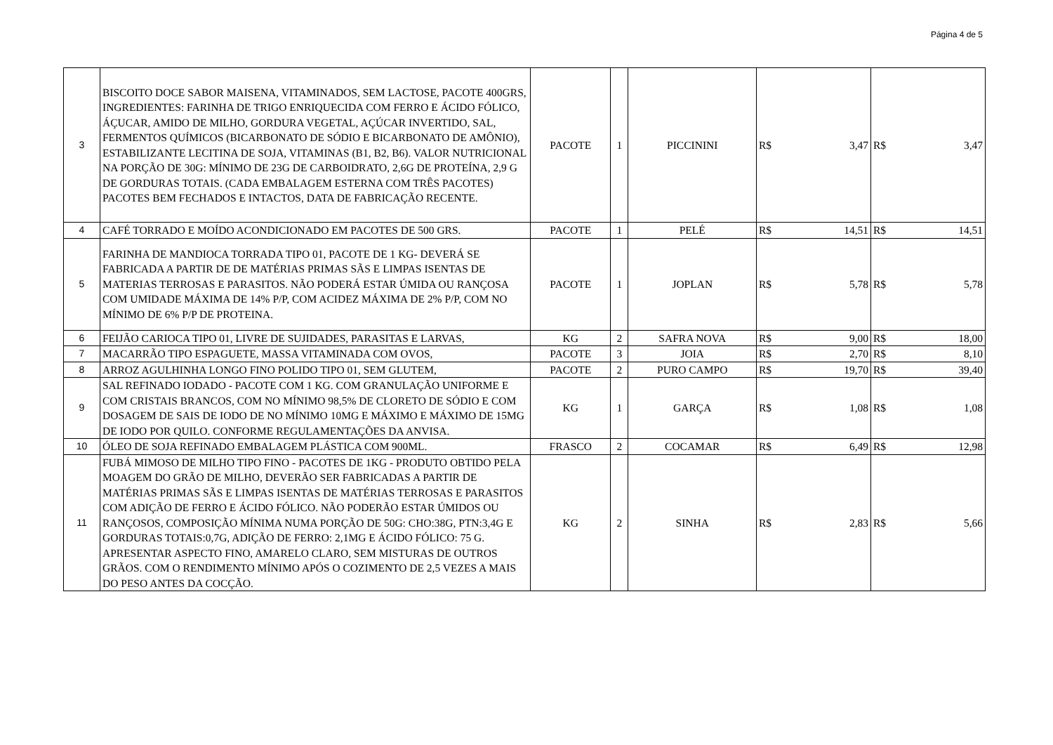Página 4 de 5
| 3 | BISCOITO DOCE SABOR MAISENA, VITAMINADOS, SEM LACTOSE, PACOTE 400GRS, INGREDIENTES: FARINHA DE TRIGO ENRIQUECIDA COM FERRO E ÁCIDO FÓLICO, ÁÇUCAR, AMIDO DE MILHO, GORDURA VEGETAL, AÇÚCAR INVERTIDO, SAL, FERMENTOS QUÍMICOS (BICARBONATO DE SÓDIO E BICARBONATO DE AMÔNIO), ESTABILIZANTE LECITINA DE SOJA, VITAMINAS (B1, B2, B6). VALOR NUTRICIONAL NA PORÇÃO DE 30G: MÍNIMO DE 23G DE CARBOIDRATO, 2,6G DE PROTEÍNA, 2,9 G DE GORDURAS TOTAIS. (CADA EMBALAGEM ESTERNA COM TRÊS PACOTES) PACOTES BEM FECHADOS E INTACTOS, DATA DE FABRICAÇÃO RECENTE. | PACOTE | 1 | PICCININI | R$ | 3,47 | R$ | 3,47 |
| 4 | CAFÉ TORRADO E MOÍDO ACONDICIONADO EM PACOTES DE 500 GRS. | PACOTE | 1 | PELÉ | R$ | 14,51 | R$ | 14,51 |
| 5 | FARINHA DE MANDIOCA TORRADA TIPO 01, PACOTE DE 1 KG- DEVERÁ SE FABRICADA A PARTIR DE DE MATÉRIAS PRIMAS SÃS E LIMPAS ISENTAS DE MATERIAS TERROSAS E PARASITOS. NÃO PODERÁ ESTAR ÚMIDA OU RANÇOSA COM UMIDADE MÁXIMA DE 14% P/P, COM ACIDEZ MÁXIMA DE 2% P/P, COM NO MÍNIMO DE 6% P/P DE PROTEINA. | PACOTE | 1 | JOPLAN | R$ | 5,78 | R$ | 5,78 |
| 6 | FEIJÃO CARIOCA TIPO 01, LIVRE DE SUJIDADES, PARASITAS E LARVAS, | KG | 2 | SAFRA NOVA | R$ | 9,00 | R$ | 18,00 |
| 7 | MACARRÃO TIPO ESPAGUETE, MASSA VITAMINADA COM OVOS, | PACOTE | 3 | JOIA | R$ | 2,70 | R$ | 8,10 |
| 8 | ARROZ AGULHINHA LONGO FINO POLIDO TIPO 01, SEM GLUTEM, | PACOTE | 2 | PURO CAMPO | R$ | 19,70 | R$ | 39,40 |
| 9 | SAL REFINADO IODADO - PACOTE COM 1 KG. COM GRANULAÇÃO UNIFORME E COM CRISTAIS BRANCOS, COM NO MÍNIMO 98,5% DE CLORETO DE SÓDIO E COM DOSAGEM DE SAIS DE IODO DE NO MÍNIMO 10MG E MÁXIMO E MÁXIMO DE 15MG DE IODO POR QUILO. CONFORME REGULAMENTAÇÕES DA ANVISA. | KG | 1 | GARÇA | R$ | 1,08 | R$ | 1,08 |
| 10 | ÓLEO DE SOJA REFINADO EMBALAGEM PLÁSTICA COM 900ML. | FRASCO | 2 | COCAMAR | R$ | 6,49 | R$ | 12,98 |
| 11 | FUBÁ MIMOSO DE MILHO TIPO FINO - PACOTES DE 1KG - PRODUTO OBTIDO PELA MOAGEM DO GRÃO DE MILHO, DEVERÃO SER FABRICADAS A PARTIR DE MATÉRIAS PRIMAS SÃS E LIMPAS ISENTAS DE MATÉRIAS TERROSAS E PARASITOS COM ADIÇÃO DE FERRO E ÁCIDO FÓLICO. NÃO PODERÃO ESTAR ÚMIDOS OU RANÇOSOS, COMPOSIÇÃO MÍNIMA NUMA PORÇÃO DE 50G: CHO:38G, PTN:3,4G E GORDURAS TOTAIS:0,7G, ADIÇÃO DE FERRO: 2,1MG E ÁCIDO FÓLICO: 75 G. APRESENTAR ASPECTO FINO, AMARELO CLARO, SEM MISTURAS DE OUTROS GRÃOS. COM O RENDIMENTO MÍNIMO APÓS O COZIMENTO DE 2,5 VEZES A MAIS DO PESO ANTES DA COCÇÃO. | KG | 2 | SINHA | R$ | 2,83 | R$ | 5,66 |